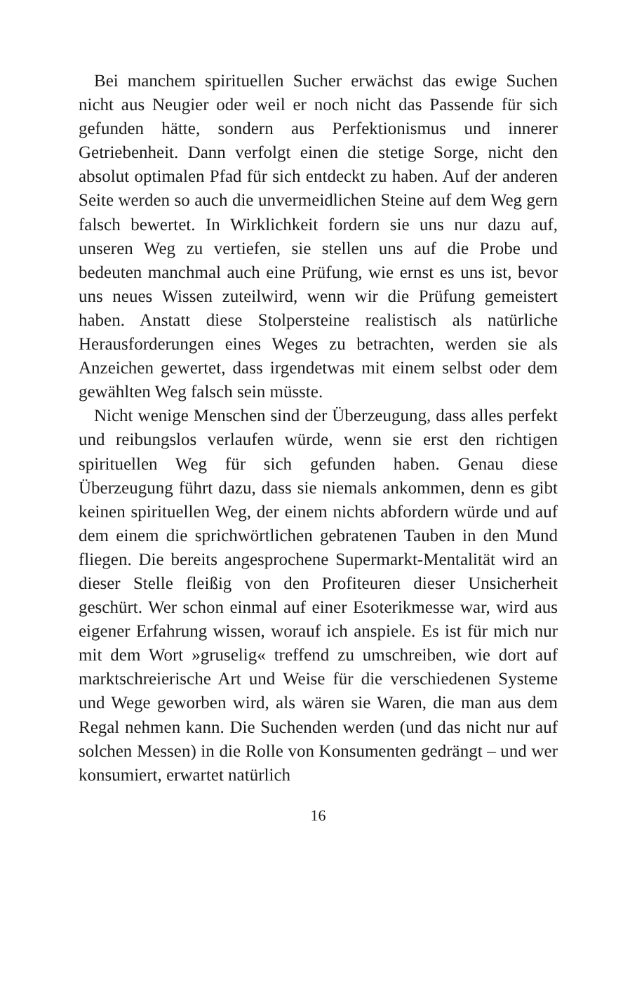Bei manchem spirituellen Sucher erwächst das ewige Suchen nicht aus Neugier oder weil er noch nicht das Passende für sich gefunden hätte, sondern aus Perfektionismus und innerer Getriebenheit. Dann verfolgt einen die stetige Sorge, nicht den absolut optimalen Pfad für sich entdeckt zu haben. Auf der anderen Seite werden so auch die unvermeidlichen Steine auf dem Weg gern falsch bewertet. In Wirklichkeit fordern sie uns nur dazu auf, unseren Weg zu vertiefen, sie stellen uns auf die Probe und bedeuten manchmal auch eine Prüfung, wie ernst es uns ist, bevor uns neues Wissen zuteilwird, wenn wir die Prüfung gemeistert haben. Anstatt diese Stolpersteine realistisch als natürliche Herausforderungen eines Weges zu betrachten, werden sie als Anzeichen gewertet, dass irgendetwas mit einem selbst oder dem gewählten Weg falsch sein müsste.
Nicht wenige Menschen sind der Überzeugung, dass alles perfekt und reibungslos verlaufen würde, wenn sie erst den richtigen spirituellen Weg für sich gefunden haben. Genau diese Überzeugung führt dazu, dass sie niemals ankommen, denn es gibt keinen spirituellen Weg, der einem nichts abfordern würde und auf dem einem die sprichwörtlichen gebratenen Tauben in den Mund fliegen. Die bereits angesprochene Supermarkt-Mentalität wird an dieser Stelle fleißig von den Profiteuren dieser Unsicherheit geschürt. Wer schon einmal auf einer Esoterikmesse war, wird aus eigener Erfahrung wissen, worauf ich anspiele. Es ist für mich nur mit dem Wort »gruselig« treffend zu umschreiben, wie dort auf marktschreierische Art und Weise für die verschiedenen Systeme und Wege geworben wird, als wären sie Waren, die man aus dem Regal nehmen kann. Die Suchenden werden (und das nicht nur auf solchen Messen) in die Rolle von Konsumenten gedrängt – und wer konsumiert, erwartet natürlich
16